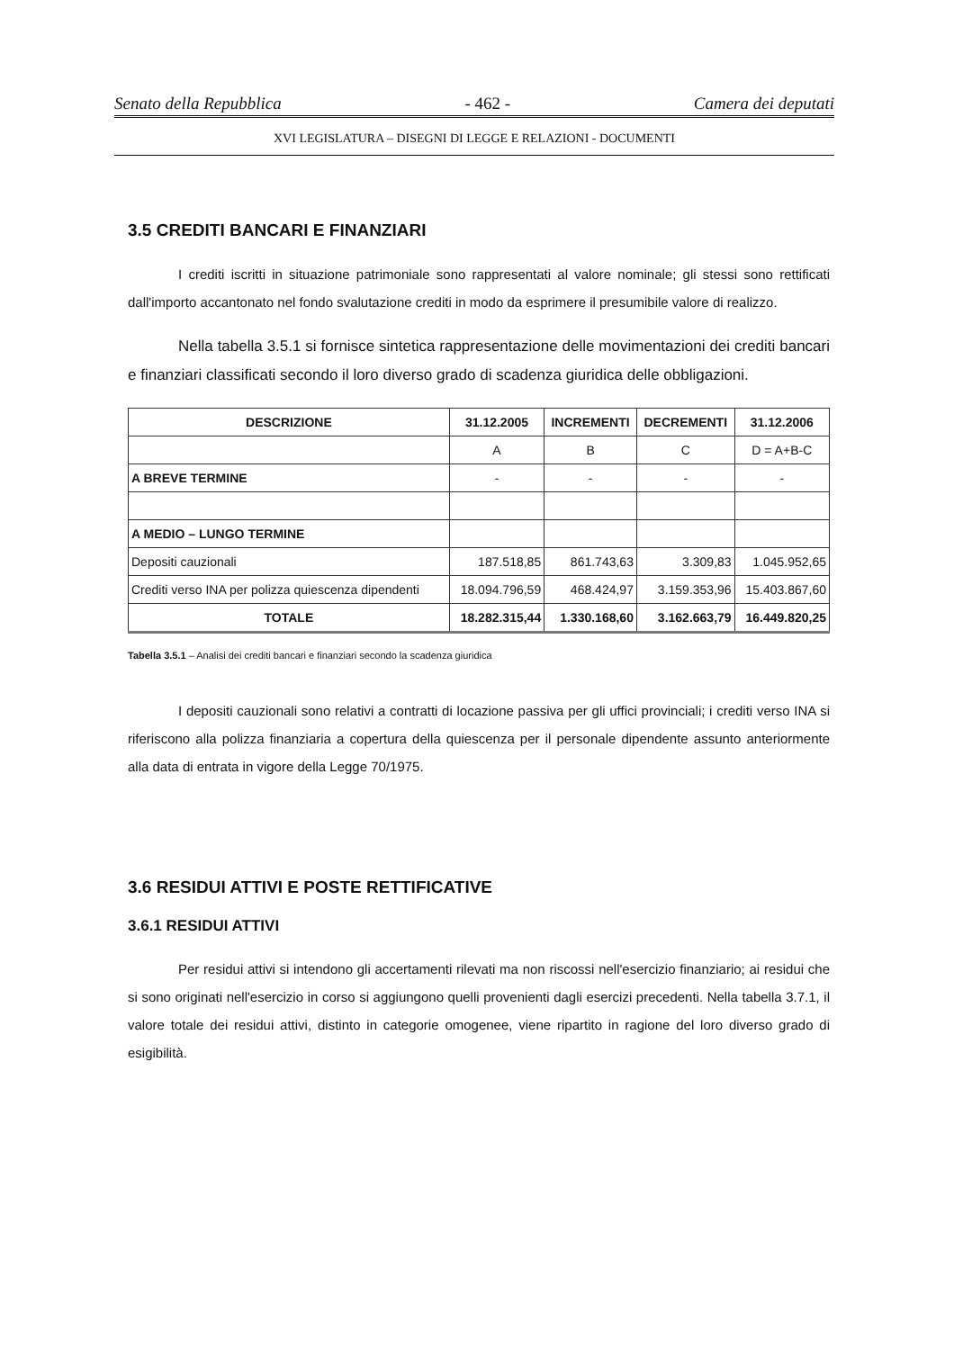Senato della Repubblica - 462 - Camera dei deputati
XVI LEGISLATURA – DISEGNI DI LEGGE E RELAZIONI - DOCUMENTI
3.5 CREDITI BANCARI E FINANZIARI
I crediti iscritti in situazione patrimoniale sono rappresentati al valore nominale; gli stessi sono rettificati dall'importo accantonato nel fondo svalutazione crediti in modo da esprimere il presumibile valore di realizzo.
Nella tabella 3.5.1 si fornisce sintetica rappresentazione delle movimentazioni dei crediti bancari e finanziari classificati secondo il loro diverso grado di scadenza giuridica delle obbligazioni.
| DESCRIZIONE | 31.12.2005 | INCREMENTI | DECREMENTI | 31.12.2006 |
| --- | --- | --- | --- | --- |
| | A | B | C | D = A+B-C |
| A BREVE TERMINE | - | - | - | - |
| A MEDIO – LUNGO TERMINE | | | | |
| Depositi cauzionali | 187.518,85 | 861.743,63 | 3.309,83 | 1.045.952,65 |
| Crediti verso INA per polizza quiescenza dipendenti | 18.094.796,59 | 468.424,97 | 3.159.353,96 | 15.403.867,60 |
| TOTALE | 18.282.315,44 | 1.330.168,60 | 3.162.663,79 | 16.449.820,25 |
Tabella 3.5.1 – Analisi dei crediti bancari e finanziari secondo la scadenza giuridica
I depositi cauzionali sono relativi a contratti di locazione passiva per gli uffici provinciali; i crediti verso INA si riferiscono alla polizza finanziaria a copertura della quiescenza per il personale dipendente assunto anteriormente alla data di entrata in vigore della Legge 70/1975.
3.6 RESIDUI ATTIVI E POSTE RETTIFICATIVE
3.6.1 RESIDUI ATTIVI
Per residui attivi si intendono gli accertamenti rilevati ma non riscossi nell'esercizio finanziario; ai residui che si sono originati nell'esercizio in corso si aggiungono quelli provenienti dagli esercizi precedenti. Nella tabella 3.7.1, il valore totale dei residui attivi, distinto in categorie omogenee, viene ripartito in ragione del loro diverso grado di esigibilità.